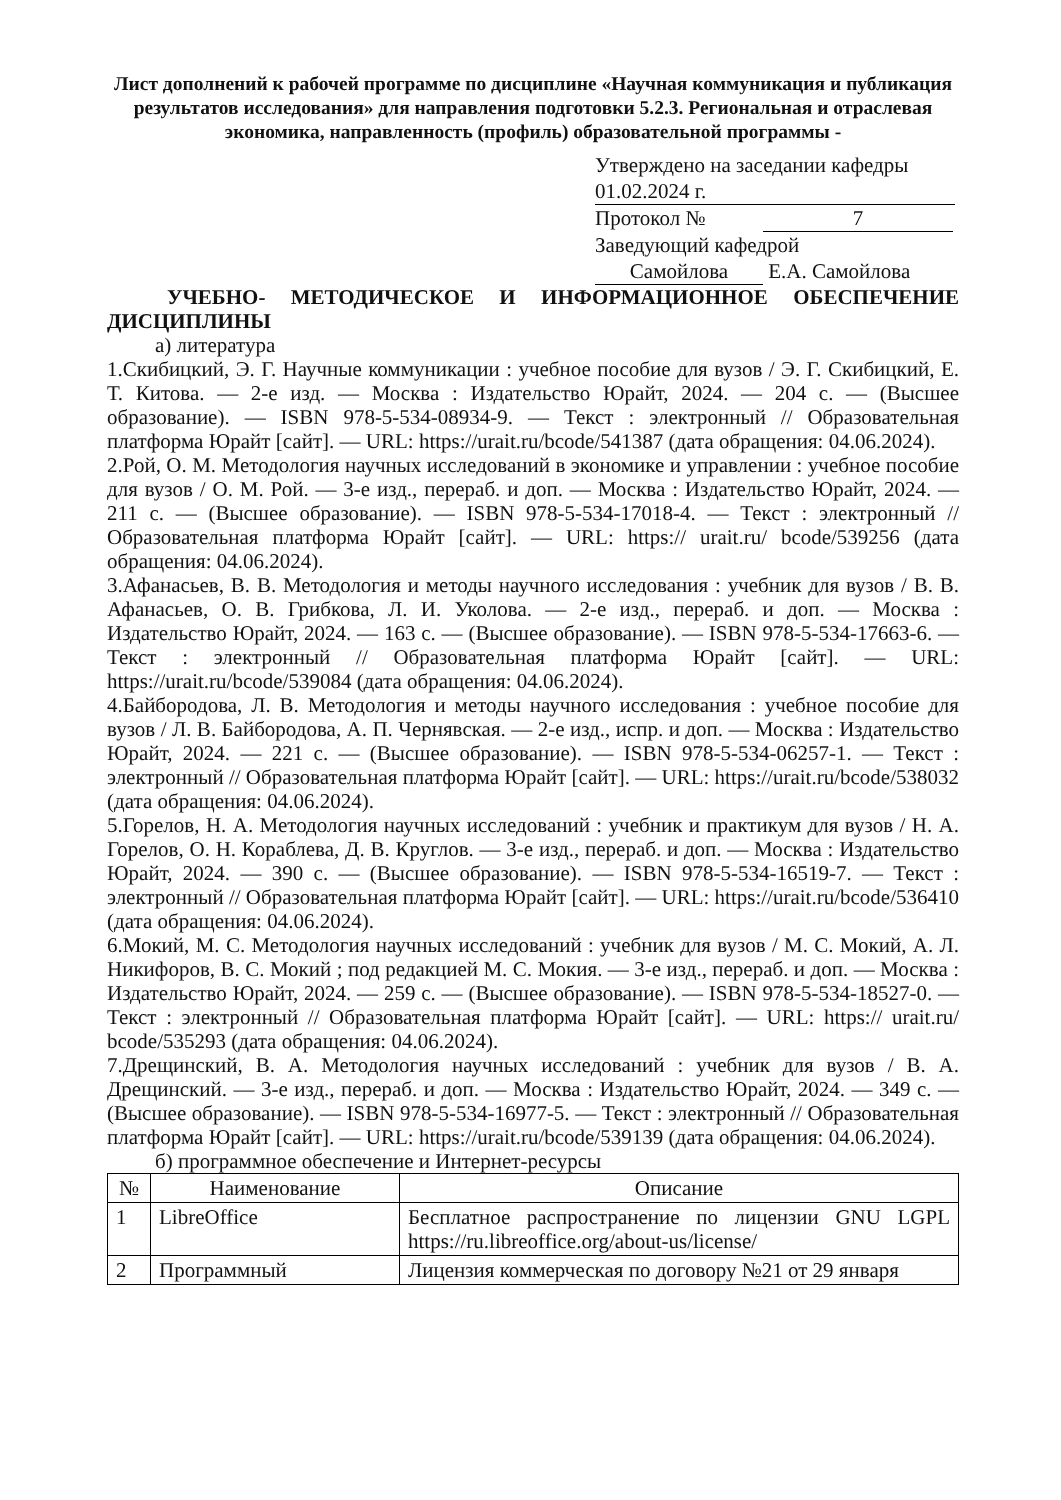Лист дополнений к рабочей программе по дисциплине «Научная коммуникация и публикация результатов исследования» для направления подготовки 5.2.3. Региональная и отраслевая экономика, направленность (профиль) образовательной программы -
Утверждено на заседании кафедры
01.02.2024 г.
Протокол № 7
Заведующий кафедрой
Самойлова Е.А. Самойлова
УЧЕБНО- МЕТОДИЧЕСКОЕ И ИНФОРМАЦИОННОЕ ОБЕСПЕЧЕНИЕ ДИСЦИПЛИНЫ
а) литература
1.Скибицкий, Э. Г. Научные коммуникации : учебное пособие для вузов / Э. Г. Скибицкий, Е. Т. Китова. — 2-е изд. — Москва : Издательство Юрайт, 2024. — 204 с. — (Высшее образование). — ISBN 978-5-534-08934-9. — Текст : электронный // Образовательная платформа Юрайт [сайт]. — URL: https://urait.ru/bcode/541387 (дата обращения: 04.06.2024).
2.Рой, О. М. Методология научных исследований в экономике и управлении : учебное пособие для вузов / О. М. Рой. — 3-е изд., перераб. и доп. — Москва : Издательство Юрайт, 2024. — 211 с. — (Высшее образование). — ISBN 978-5-534-17018-4. — Текст : электронный // Образовательная платформа Юрайт [сайт]. — URL: https:// urait.ru/ bcode/539256 (дата обращения: 04.06.2024).
3.Афанасьев, В. В. Методология и методы научного исследования : учебник для вузов / В. В. Афанасьев, О. В. Грибкова, Л. И. Уколова. — 2-е изд., перераб. и доп. — Москва : Издательство Юрайт, 2024. — 163 с. — (Высшее образование). — ISBN 978-5-534-17663-6. — Текст : электронный // Образовательная платформа Юрайт [сайт]. — URL: https://urait.ru/bcode/539084 (дата обращения: 04.06.2024).
4.Байбородова, Л. В. Методология и методы научного исследования : учебное пособие для вузов / Л. В. Байбородова, А. П. Чернявская. — 2-е изд., испр. и доп. — Москва : Издательство Юрайт, 2024. — 221 с. — (Высшее образование). — ISBN 978-5-534-06257-1. — Текст : электронный // Образовательная платформа Юрайт [сайт]. — URL: https://urait.ru/bcode/538032 (дата обращения: 04.06.2024).
5.Горелов, Н. А. Методология научных исследований : учебник и практикум для вузов / Н. А. Горелов, О. Н. Кораблева, Д. В. Круглов. — 3-е изд., перераб. и доп. — Москва : Издательство Юрайт, 2024. — 390 с. — (Высшее образование). — ISBN 978-5-534-16519-7. — Текст : электронный // Образовательная платформа Юрайт [сайт]. — URL: https://urait.ru/bcode/536410 (дата обращения: 04.06.2024).
6.Мокий, М. С. Методология научных исследований : учебник для вузов / М. С. Мокий, А. Л. Никифоров, В. С. Мокий ; под редакцией М. С. Мокия. — 3-е изд., перераб. и доп. — Москва : Издательство Юрайт, 2024. — 259 с. — (Высшее образование). — ISBN 978-5-534-18527-0. — Текст : электронный // Образовательная платформа Юрайт [сайт]. — URL: https:// urait.ru/ bcode/535293 (дата обращения: 04.06.2024).
7.Дрещинский, В. А. Методология научных исследований : учебник для вузов / В. А. Дрещинский. — 3-е изд., перераб. и доп. — Москва : Издательство Юрайт, 2024. — 349 с. — (Высшее образование). — ISBN 978-5-534-16977-5. — Текст : электронный // Образовательная платформа Юрайт [сайт]. — URL: https://urait.ru/bcode/539139 (дата обращения: 04.06.2024).
б) программное обеспечение и Интернет-ресурсы
| № | Наименование | Описание |
| --- | --- | --- |
| 1 | LibreOffice | Бесплатное распространение по лицензии GNU LGPL https://ru.libreoffice.org/about-us/license/ |
| 2 | Программный | Лицензия коммерческая по договору №21 от 29 января |